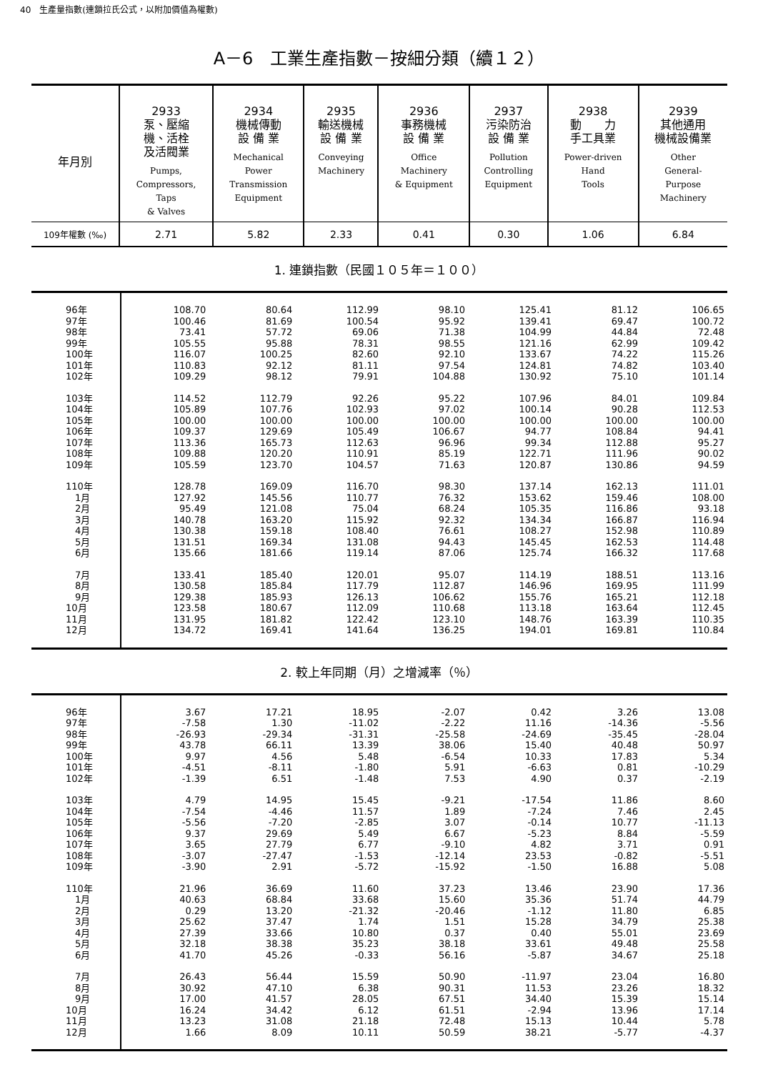40　生產量指數(連鎖拉氏公式，以附加價值為權數)
A－6　工業生產指數－按細分類（續１２）
| 年月別 | 2933 泵、壓縮 機、活栓 及活閥業 Pumps, Compressors, Taps & Valves | 2934 機械傳動 設 備 業 Mechanical Power Transmission Equipment | 2935 輸送機械 設 備 業 Conveying Machinery | 2936 事務機械 設 備 業 Office Machinery & Equipment | 2937 污染防治 設 備 業 Pollution Controlling Equipment | 2938 動 力 手工具業 Power-driven Hand Tools | 2939 其他通用 機械設備業 Other General- Purpose Machinery |
| --- | --- | --- | --- | --- | --- | --- | --- |
| 109年權數 (‰) | 2.71 | 5.82 | 2.33 | 0.41 | 0.30 | 1.06 | 6.84 |
1. 連鎖指數（民國１０５年＝１００）
| 96年 | 108.70 | 80.64 | 112.99 | 98.10 | 125.41 | 81.12 | 106.65 |
| 97年 | 100.46 | 81.69 | 100.54 | 95.92 | 139.41 | 69.47 | 100.72 |
| 98年 | 73.41 | 57.72 | 69.06 | 71.38 | 104.99 | 44.84 | 72.48 |
| 99年 | 105.55 | 95.88 | 78.31 | 98.55 | 121.16 | 62.99 | 109.42 |
| 100年 | 116.07 | 100.25 | 82.60 | 92.10 | 133.67 | 74.22 | 115.26 |
| 101年 | 110.83 | 92.12 | 81.11 | 97.54 | 124.81 | 74.82 | 103.40 |
| 102年 | 109.29 | 98.12 | 79.91 | 104.88 | 130.92 | 75.10 | 101.14 |
| 103年 | 114.52 | 112.79 | 92.26 | 95.22 | 107.96 | 84.01 | 109.84 |
| 104年 | 105.89 | 107.76 | 102.93 | 97.02 | 100.14 | 90.28 | 112.53 |
| 105年 | 100.00 | 100.00 | 100.00 | 100.00 | 100.00 | 100.00 | 100.00 |
| 106年 | 109.37 | 129.69 | 105.49 | 106.67 | 94.77 | 108.84 | 94.41 |
| 107年 | 113.36 | 165.73 | 112.63 | 96.96 | 99.34 | 112.88 | 95.27 |
| 108年 | 109.88 | 120.20 | 110.91 | 85.19 | 122.71 | 111.96 | 90.02 |
| 109年 | 105.59 | 123.70 | 104.57 | 71.63 | 120.87 | 130.86 | 94.59 |
| 110年 | 128.78 | 169.09 | 116.70 | 98.30 | 137.14 | 162.13 | 111.01 |
| 1月 | 127.92 | 145.56 | 110.77 | 76.32 | 153.62 | 159.46 | 108.00 |
| 2月 | 95.49 | 121.08 | 75.04 | 68.24 | 105.35 | 116.86 | 93.18 |
| 3月 | 140.78 | 163.20 | 115.92 | 92.32 | 134.34 | 166.87 | 116.94 |
| 4月 | 130.38 | 159.18 | 108.40 | 76.61 | 108.27 | 152.98 | 110.89 |
| 5月 | 131.51 | 169.34 | 131.08 | 94.43 | 145.45 | 162.53 | 114.48 |
| 6月 | 135.66 | 181.66 | 119.14 | 87.06 | 125.74 | 166.32 | 117.68 |
| 7月 | 133.41 | 185.40 | 120.01 | 95.07 | 114.19 | 188.51 | 113.16 |
| 8月 | 130.58 | 185.84 | 117.79 | 112.87 | 146.96 | 169.95 | 111.99 |
| 9月 | 129.38 | 185.93 | 126.13 | 106.62 | 155.76 | 165.21 | 112.18 |
| 10月 | 123.58 | 180.67 | 112.09 | 110.68 | 113.18 | 163.64 | 112.45 |
| 11月 | 131.95 | 181.82 | 122.42 | 123.10 | 148.76 | 163.39 | 110.35 |
| 12月 | 134.72 | 169.41 | 141.64 | 136.25 | 194.01 | 169.81 | 110.84 |
2. 較上年同期（月）之增減率（％）
| 96年 | 3.67 | 17.21 | 18.95 | -2.07 | 0.42 | 3.26 | 13.08 |
| 97年 | -7.58 | 1.30 | -11.02 | -2.22 | 11.16 | -14.36 | -5.56 |
| 98年 | -26.93 | -29.34 | -31.31 | -25.58 | -24.69 | -35.45 | -28.04 |
| 99年 | 43.78 | 66.11 | 13.39 | 38.06 | 15.40 | 40.48 | 50.97 |
| 100年 | 9.97 | 4.56 | 5.48 | -6.54 | 10.33 | 17.83 | 5.34 |
| 101年 | -4.51 | -8.11 | -1.80 | 5.91 | -6.63 | 0.81 | -10.29 |
| 102年 | -1.39 | 6.51 | -1.48 | 7.53 | 4.90 | 0.37 | -2.19 |
| 103年 | 4.79 | 14.95 | 15.45 | -9.21 | -17.54 | 11.86 | 8.60 |
| 104年 | -7.54 | -4.46 | 11.57 | 1.89 | -7.24 | 7.46 | 2.45 |
| 105年 | -5.56 | -7.20 | -2.85 | 3.07 | -0.14 | 10.77 | -11.13 |
| 106年 | 9.37 | 29.69 | 5.49 | 6.67 | -5.23 | 8.84 | -5.59 |
| 107年 | 3.65 | 27.79 | 6.77 | -9.10 | 4.82 | 3.71 | 0.91 |
| 108年 | -3.07 | -27.47 | -1.53 | -12.14 | 23.53 | -0.82 | -5.51 |
| 109年 | -3.90 | 2.91 | -5.72 | -15.92 | -1.50 | 16.88 | 5.08 |
| 110年 | 21.96 | 36.69 | 11.60 | 37.23 | 13.46 | 23.90 | 17.36 |
| 1月 | 40.63 | 68.84 | 33.68 | 15.60 | 35.36 | 51.74 | 44.79 |
| 2月 | 0.29 | 13.20 | -21.32 | -20.46 | -1.12 | 11.80 | 6.85 |
| 3月 | 25.62 | 37.47 | 1.74 | 1.51 | 15.28 | 34.79 | 25.38 |
| 4月 | 27.39 | 33.66 | 10.80 | 0.37 | 0.40 | 55.01 | 23.69 |
| 5月 | 32.18 | 38.38 | 35.23 | 38.18 | 33.61 | 49.48 | 25.58 |
| 6月 | 41.70 | 45.26 | -0.33 | 56.16 | -5.87 | 34.67 | 25.18 |
| 7月 | 26.43 | 56.44 | 15.59 | 50.90 | -11.97 | 23.04 | 16.80 |
| 8月 | 30.92 | 47.10 | 6.38 | 90.31 | 11.53 | 23.26 | 18.32 |
| 9月 | 17.00 | 41.57 | 28.05 | 67.51 | 34.40 | 15.39 | 15.14 |
| 10月 | 16.24 | 34.42 | 6.12 | 61.51 | -2.94 | 13.96 | 17.14 |
| 11月 | 13.23 | 31.08 | 21.18 | 72.48 | 15.13 | 10.44 | 5.78 |
| 12月 | 1.66 | 8.09 | 10.11 | 50.59 | 38.21 | -5.77 | -4.37 |